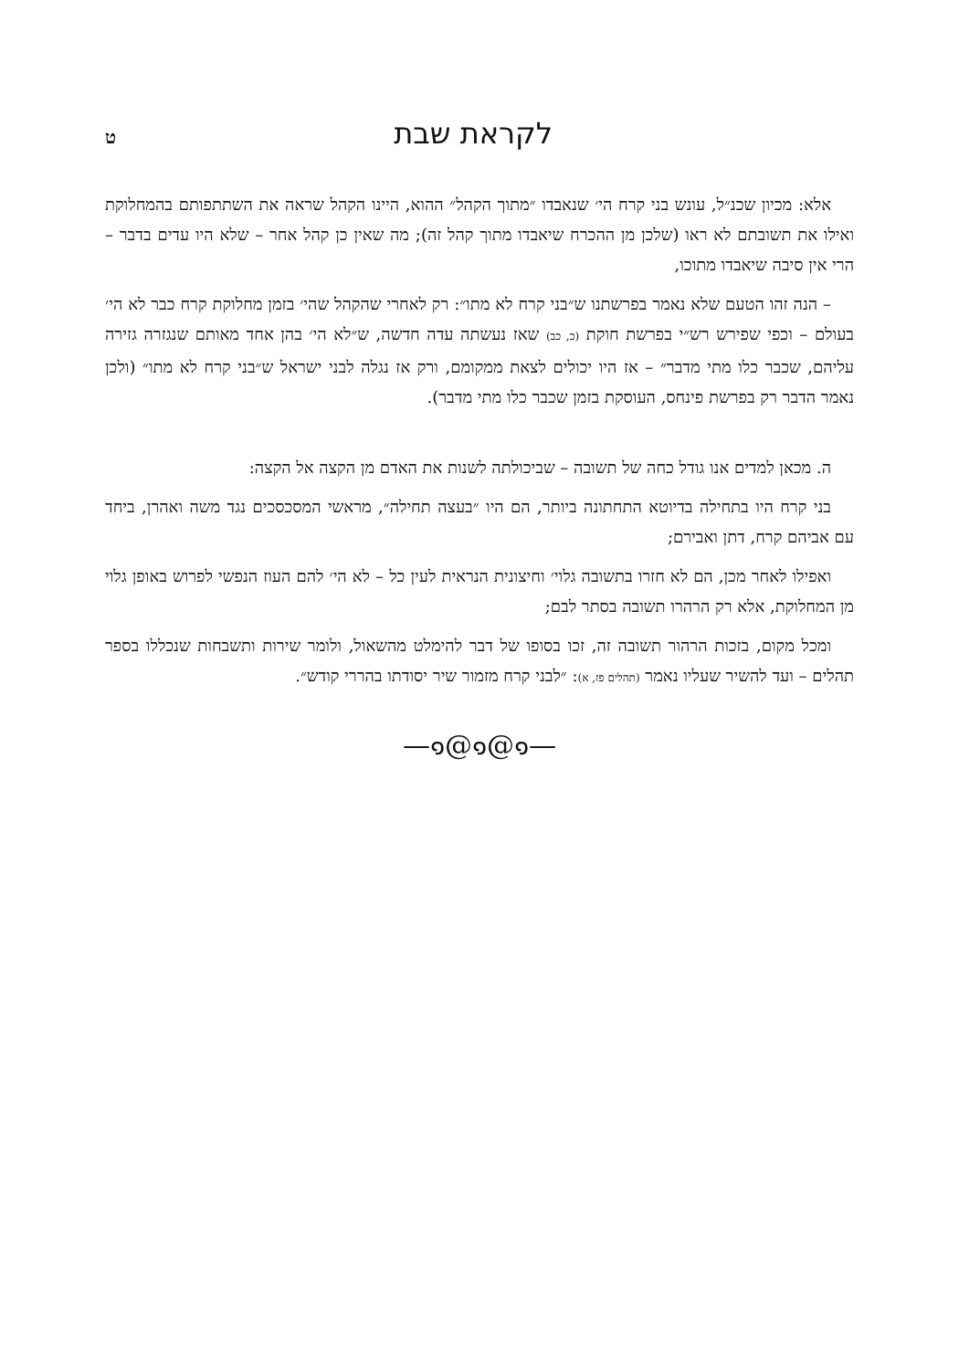לקראת שבת ט
אלא: מכיון שכנ״ל, עונש בני קרח הי׳ שנאבדו ״מתוך הקהל״ ההוא, היינו הקהל שראה את השתתפותם בהמחלוקת ואילו את תשובתם לא ראו (שלכן מן ההכרח שיאבדו מתוך קהל זה); מה שאין כן קהל אחר – שלא היו עדים בדבר – הרי אין סיבה שיאבדו מתוכו,
– הנה זהו הטעם שלא נאמר בפרשתנו ש״בני קרח לא מתו״: רק לאחרי שהקהל שהי׳ בזמן מחלוקת קרח כבר לא הי׳ בעולם – וכפי שפירש רש״י בפרשת חוקת (כ, כב) שאז נעשתה עדה חדשה, ש״לא הי׳ בהן אחד מאותם שנגזרה גזירה עליהם, שכבר כלו מתי מדבר״ – אז היו יכולים לצאת ממקומם, ורק אז נגלה לבני ישראל ש״בני קרח לא מתו״ (ולכן נאמר הדבר רק בפרשת פינחס, העוסקת בזמן שכבר כלו מתי מדבר).
ה. מכאן למדים אנו גודל כחה של תשובה – שביכולתה לשנות את האדם מן הקצה אל הקצה:
בני קרח היו בתחילה בדיוטא התחתונה ביותר, הם היו ״בעצה תחילה״, מראשי המסכסכים נגד משה ואהרן, ביחד עם אביהם קרח, דתן ואבירם;
ואפילו לאחר מכן, הם לא חזרו בתשובה גלוי׳ וחיצונית הנראית לעין כל – לא הי׳ להם העוז הנפשי לפרוש באופן גלוי מן המחלוקת, אלא רק הרהרו תשובה בסתר לבם;
ומכל מקום, בזכות הרהור תשובה זה, זכו בסופו של דבר להימלט מהשאול, ולומר שירות ותשבחות שנכללו בספר תהלים – ועד להשיר שעליו נאמר (תהלים פז, א): ״לבני קרח מזמור שיר יסודתו בהררי קודש״.
—๑@๑@๑—